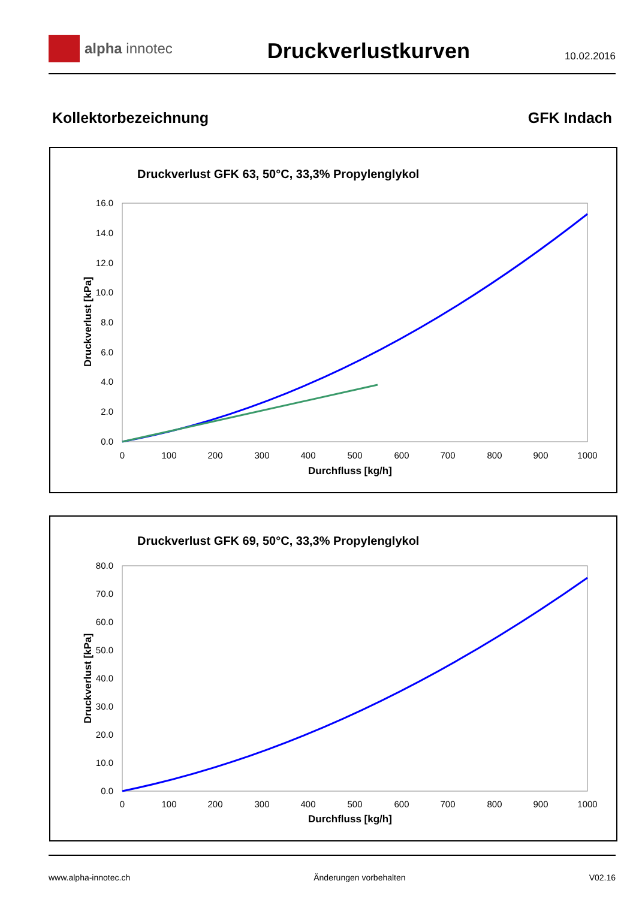alpha innotec
Druckverlustkurven
10.02.2016
Kollektorbezeichnung GFK Indach
Druckverlust GFK 63, 50°C, 33,3% Propylenglykol
16.0
14.0
12.0
10.0
8.0
6.0
4.0
2.0
0.0
0
100
200
300
400
500
600
700
800
900
1000
Durchfluss [kg/h]
Druckverlust [kPa]
Druckverlust GFK 69, 50°C, 33,3% Propylenglykol
80.0
70.0
60.0
50.0
40.0
30.0
20.0
10.0
0.0
0
100
200
300
400
500
600
700
800
900
1000
Durchfluss [kg/h]
Druckverlust [kPa]
www.alpha-innotec.ch Änderungen vorbehalten V02.16